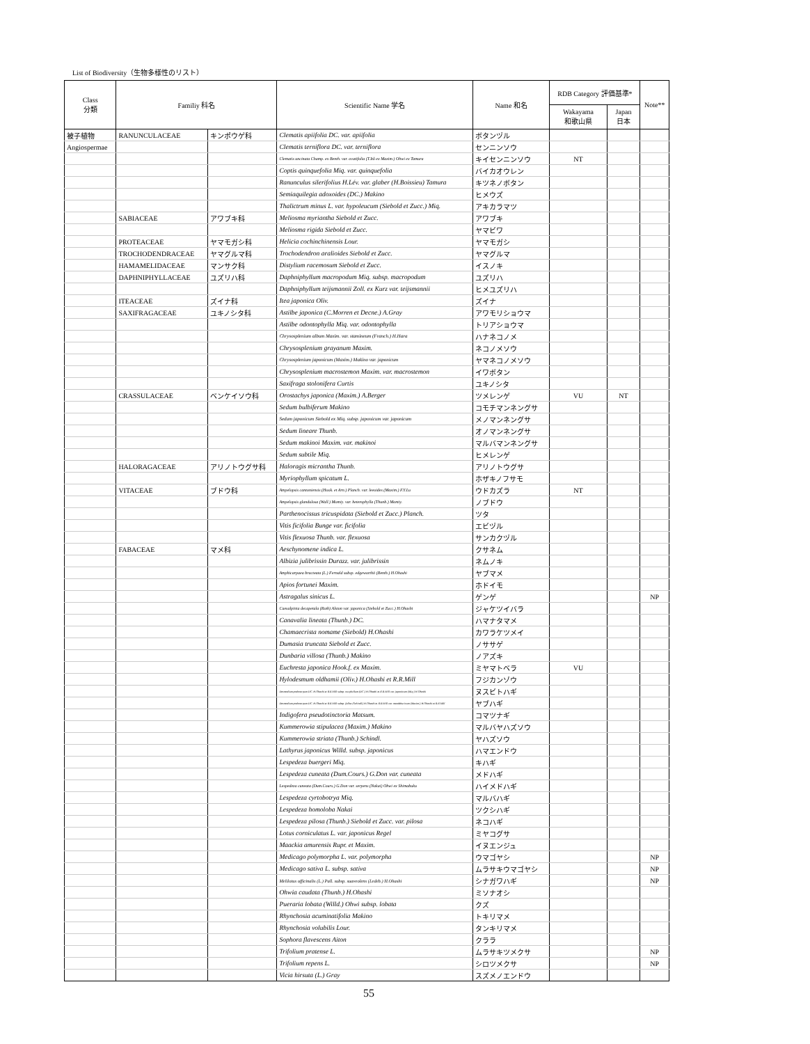List of Biodiversity（生物多様性のリスト）
| Class 分類 | Familiy 科名 | | Scientific Name 学名 | Name 和名 | RDB Category 評価基準* | | Note** |
| --- | --- | --- | --- | --- | --- | --- | --- |
| | | | | | Wakayama 和歌山県 | Japan 日本 | |
| 被子植物 | RANUNCULACEAE | キンポウゲ科 | Clematis apiifolia DC. var. apiifolia | ボタンヅル | | | |
| Angiospermae | | | Clematis terniflora DC. var. terniflora | センニンソウ | | | |
| | | | Clematis uncinata Champ. ex Benth. var. ovatifolia (T.Itô ex Maxim.) Ohwi ex Tamura | キイセンニンソウ | NT | | |
| | | | Coptis quinquefolia Miq. var. quinquefolia | バイカオウレン | | | |
| | | | Ranunculus silerifolius H.Lév. var. glaber (H.Boissieu) Tamura | キツネノボタン | | | |
| | | | Semiaquilegia adoxoides (DC.) Makino | ヒメウズ | | | |
| | | | Thalictrum minus L. var. hypoleucum (Siebold et Zucc.) Miq. | アキカラマツ | | | |
| | SABIACEAE | アワブキ科 | Meliosma myriantha Siebold et Zucc. | アワブキ | | | |
| | | | Meliosma rigida Siebold et Zucc. | ヤマビワ | | | |
| | PROTEACEAE | ヤマモガシ科 | Helicia cochinchinensis Lour. | ヤマモガシ | | | |
| | TROCHODENDRACEAE | ヤマグルマ科 | Trochodendron aralioides Siebold et Zucc. | ヤマグルマ | | | |
| | HAMAMELIDACEAE | マンサク科 | Distylium racemosum Siebold et Zucc. | イスノキ | | | |
| | DAPHNIPHYLLACEAE | ユズリハ科 | Daphniphyllum macropodum Miq. subsp. macropodum | ユズリハ | | | |
| | | | Daphniphyllum teijsmannii Zoll. ex Kurz var. teijsmannii | ヒメユズリハ | | | |
| | ITEACEAE | ズイナ科 | Itea japonica Oliv. | ズイナ | | | |
| | SAXIFRAGACEAE | ユキノシタ科 | Astilbe japonica (C.Morren et Decne.) A.Gray | アワモリショウマ | | | |
| | | | Astilbe odontophylla Miq. var. odontophylla | トリアショウマ | | | |
| | | | Chrysosplenium album Maxim. var. stamineum (Franch.) H.Hara | ハナネコノメ | | | |
| | | | Chrysosplenium grayanum Maxim. | ネコノメソウ | | | |
| | | | Chrysosplenium japonicum (Maxim.) Makino var. japonicum | ヤマネコノメソウ | | | |
| | | | Chrysosplenium macrostemon Maxim. var. macrostemon | イワボタン | | | |
| | | | Saxifraga stolonifera Curtis | ユキノシタ | | | |
| | CRASSULACEAE | ベンケイソウ科 | Orostachys japonica (Maxim.) A.Berger | ツメレンゲ | VU | NT | |
| | | | Sedum bulbiferum Makino | コモチマンネングサ | | | |
| | | | Sedum japonicum Siebold ex Miq. subsp. japonicum var. japonicum | メノマンネングサ | | | |
| | | | Sedum lineare Thunb. | オノマンネングサ | | | |
| | | | Sedum makinoi Maxim. var. makinoi | マルバマンネングサ | | | |
| | | | Sedum subtile Miq. | ヒメレンゲ | | | |
| | HALORAGACEAE | アリノトウグサ科 | Haloragis micrantha Thunb. | アリノトウグサ | | | |
| | | | Myriophyllum spicatum L. | ホザキノフサモ | | | |
| | VITACEAE | ブドウ科 | Ampelopsis cantoniensis (Hook. et Arn.) Planch. var. leeoides (Maxim.) F.Y.Lu | ウドカズラ | NT | | |
| | | | Ampelopsis glandulosa (Wall.) Momiy. var. heterophylla (Thunb.) Momiy. | ノブドウ | | | |
| | | | Parthenocissus tricuspidata (Siebold et Zucc.) Planch. | ツタ | | | |
| | | | Vitis ficifolia Bunge var. ficifolia | エビヅル | | | |
| | | | Vitis flexuosa Thunb. var. flexuosa | サンカクヅル | | | |
| | FABACEAE | マメ科 | Aeschynomene indica L. | クサネム | | | |
| | | | Albizia julibrissin Durazz. var. julibrissin | ネムノキ | | | |
| | | | Amphicarpaea bracteata (L.) Fernald subsp. edgeworthii (Benth.) H.Ohashi | ヤブマメ | | | |
| | | | Apios fortunei Maxim. | ホドイモ | | | |
| | | | Astragalus sinicus L. | ゲンゲ | | | NP |
| | | | Caesalpinia decapetala (Roth) Alston var. japonica (Siebold et Zucc.) H.Ohashi | ジャケツイバラ | | | |
| | | | Canavalia lineata (Thunb.) DC. | ハマナタマメ | | | |
| | | | Chamaecrista nomame (Siebold) H.Ohashi | カワラケツメイ | | | |
| | | | Dumasia truncata Siebold et Zucc. | ノササゲ | | | |
| | | | Dunbaria villosa (Thunb.) Makino | ノアズキ | | | |
| | | | Euchresta japonica Hook.f. ex Maxim. | ミヤマトベラ | VU | | |
| | | | Hylodesmum oldhamii (Oliv.) H.Ohashi et R.R.Mill | フジカンゾウ | | | |
| | | | Desmodium podocarpum DC. H.Ohashi et R.R.Mill subsp. oxyphyllum (DC.) H.Ohashi et R.R.Mill var. japonicum (Miq.) H.Ohashi | ヌスビトハギ | | | |
| | | | Desmodium podocarpum DC. H.Ohashi et R.R.Mill subsp. fallax (Schindl.) H.Ohashi et R.R.Mill var. mandshuricum (Maxim.) H.Ohashi et R.R.Mill | ヤブハギ | | | |
| | | | Indigofera pseudotinctoria Matsum. | コマツナギ | | | |
| | | | Kummerowia stipulacea (Maxim.) Makino | マルバヤハズソウ | | | |
| | | | Kummerowia striata (Thunb.) Schindl. | ヤハズソウ | | | |
| | | | Lathyrus japonicus Willd. subsp. japonicus | ハマエンドウ | | | |
| | | | Lespedeza buergeri Miq. | キハギ | | | |
| | | | Lespedeza cuneata (Dum.Cours.) G.Don var. cuneata | メドハギ | | | |
| | | | Lespedeza cuneata (Dum.Cours.) G.Don var. serpens (Nakai) Ohwi ex Shimabuku | ハイメドハギ | | | |
| | | | Lespedeza cyrtobotrya Miq. | マルバハギ | | | |
| | | | Lespedeza homoloba Nakai | ツクシハギ | | | |
| | | | Lespedeza pilosa (Thunb.) Siebold et Zucc. var. pilosa | ネコハギ | | | |
| | | | Lotus corniculatus L. var. japonicus Regel | ミヤコグサ | | | |
| | | | Maackia amurensis Rupr. et Maxim. | イヌエンジュ | | | |
| | | | Medicago polymorpha L. var. polymorpha | ウマゴヤシ | | | NP |
| | | | Medicago sativa L. subsp. sativa | ムラサキウマゴヤシ | | | NP |
| | | | Melilotus officinalis (L.) Pall. subsp. suaveolens (Ledeb.) H.Ohashi | シナガワハギ | | | NP |
| | | | Ohwia caudata (Thunb.) H.Ohashi | ミソナオシ | | | |
| | | | Pueraria lobata (Willd.) Ohwi subsp. lobata | クズ | | | |
| | | | Rhynchosia acuminatifolia Makino | トキリマメ | | | |
| | | | Rhynchosia volubilis Lour. | タンキリマメ | | | |
| | | | Sophora flavescens Aiton | クララ | | | |
| | | | Trifolium pratense L. | ムラサキツメクサ | | | NP |
| | | | Trifolium repens L. | シロツメクサ | | | NP |
| | | | Vicia hirsuta (L.) Gray | スズメノエンドウ | | | |
55